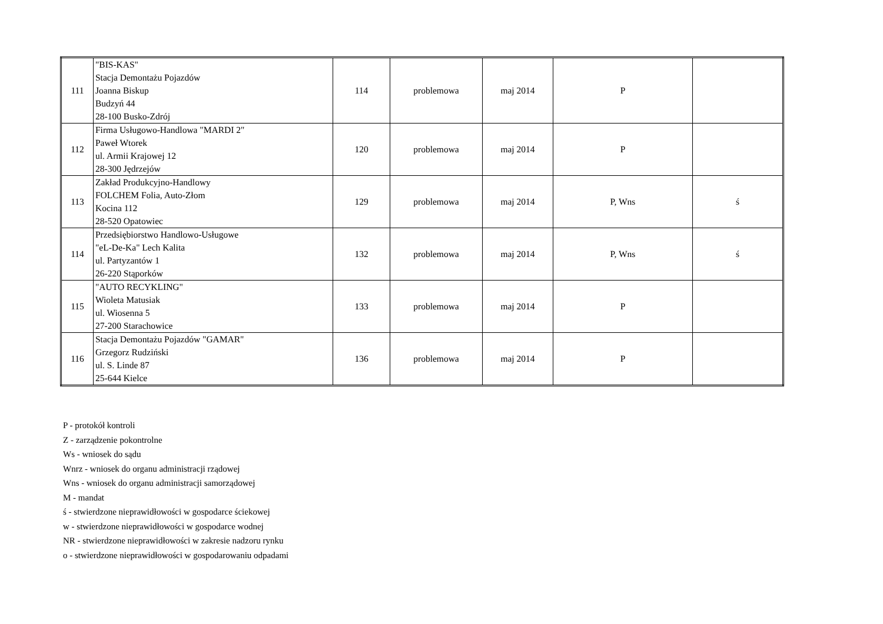| 111 | "BIS-KAS" Stacja Demontażu Pojazdów Joanna Biskup Budzyń 44 28-100 Busko-Zdrój | 114 | problemowa | maj 2014 | P | |
| 112 | Firma Usługowo-Handlowa "MARDI 2" Paweł Wtorek ul. Armii Krajowej 12 28-300 Jędrzejów | 120 | problemowa | maj 2014 | P | |
| 113 | Zakład Produkcyjno-Handlowy FOLCHEM Folia, Auto-Złom Kocina 112 28-520 Opatowiec | 129 | problemowa | maj 2014 | P, Wns | ś |
| 114 | Przedsiębiorstwo Handlowo-Usługowe "eL-De-Ka" Lech Kalita ul. Partyzantów 1 26-220 Stąporków | 132 | problemowa | maj 2014 | P, Wns | ś |
| 115 | "AUTO RECYKLING" Wioleta Matusiak ul. Wiosenna 5 27-200 Starachowice | 133 | problemowa | maj 2014 | P | |
| 116 | Stacja Demontażu Pojazdów "GAMAR" Grzegorz Rudziński ul. S. Linde 87 25-644 Kielce | 136 | problemowa | maj 2014 | P | |
P - protokół kontroli
Z - zarządzenie pokontrolne
Ws - wniosek do sądu
Wnrz - wniosek do organu administracji rządowej
Wns - wniosek do organu administracji samorządowej
M - mandat
ś - stwierdzone nieprawidłowości w gospodarce ściekowej
w - stwierdzone nieprawidłowości w gospodarce wodnej
NR - stwierdzone nieprawidłowości w zakresie nadzoru rynku
o - stwierdzone nieprawidłowości w gospodarowaniu odpadami